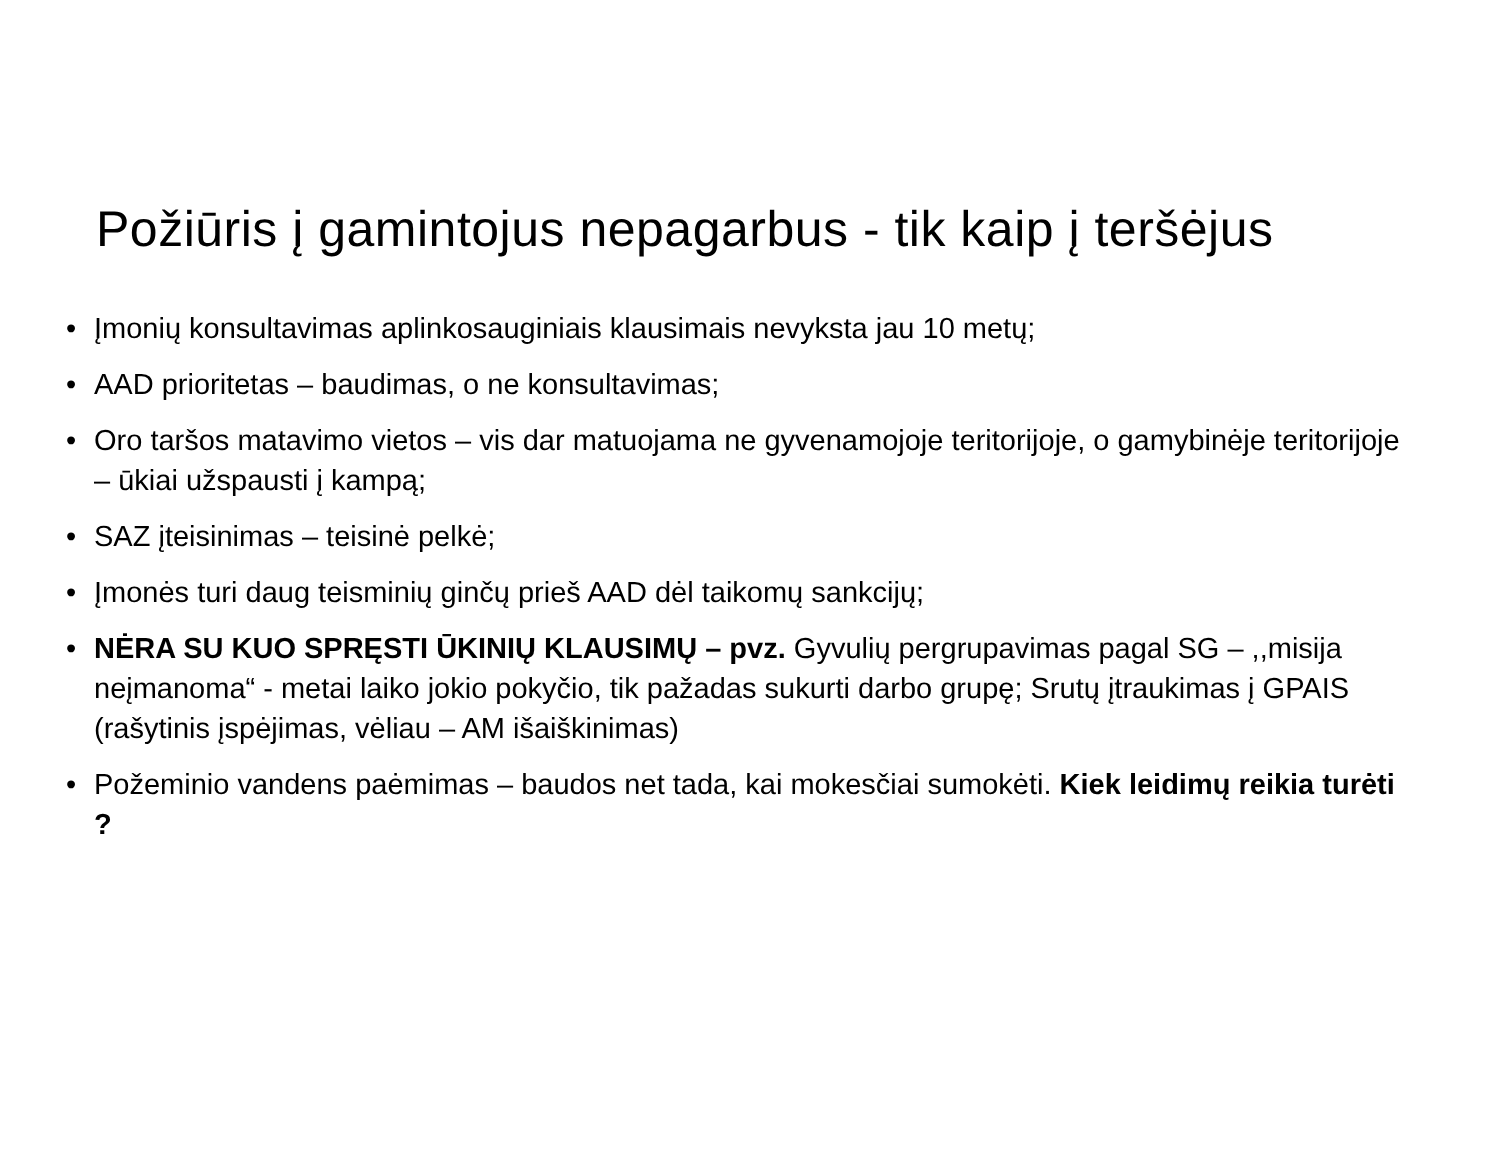Požiūris į gamintojus nepagarbus - tik kaip į teršėjus
• Įmonių konsultavimas aplinkosauginiais klausimais nevyksta jau 10 metų;
• AAD prioritetas – baudimas, o ne konsultavimas;
• Oro taršos matavimo vietos – vis dar matuojama ne gyvenamojoje teritorijoje, o gamybinėje teritorijoje – ūkiai užspausti į kampą;
• SAZ įteisinimas – teisinė pelkė;
• Įmonės turi daug teisminių ginčų prieš AAD dėl taikomų sankcijų;
• NĖRA SU KUO SPRĘSTI ŪKINIŲ KLAUSIMŲ – pvz. Gyvulių pergrupavimas pagal SG – ,,misija neįmanoma“ - metai laiko jokio pokyčio, tik pažadas sukurti darbo grupę; Srutų įtraukimas į GPAIS (rašytinis įspėjimas, vėliau – AM išaiškinimas)
• Požeminio vandens paėmimas – baudos net tada, kai mokesčiai sumokėti. Kiek leidimų reikia turėti ?